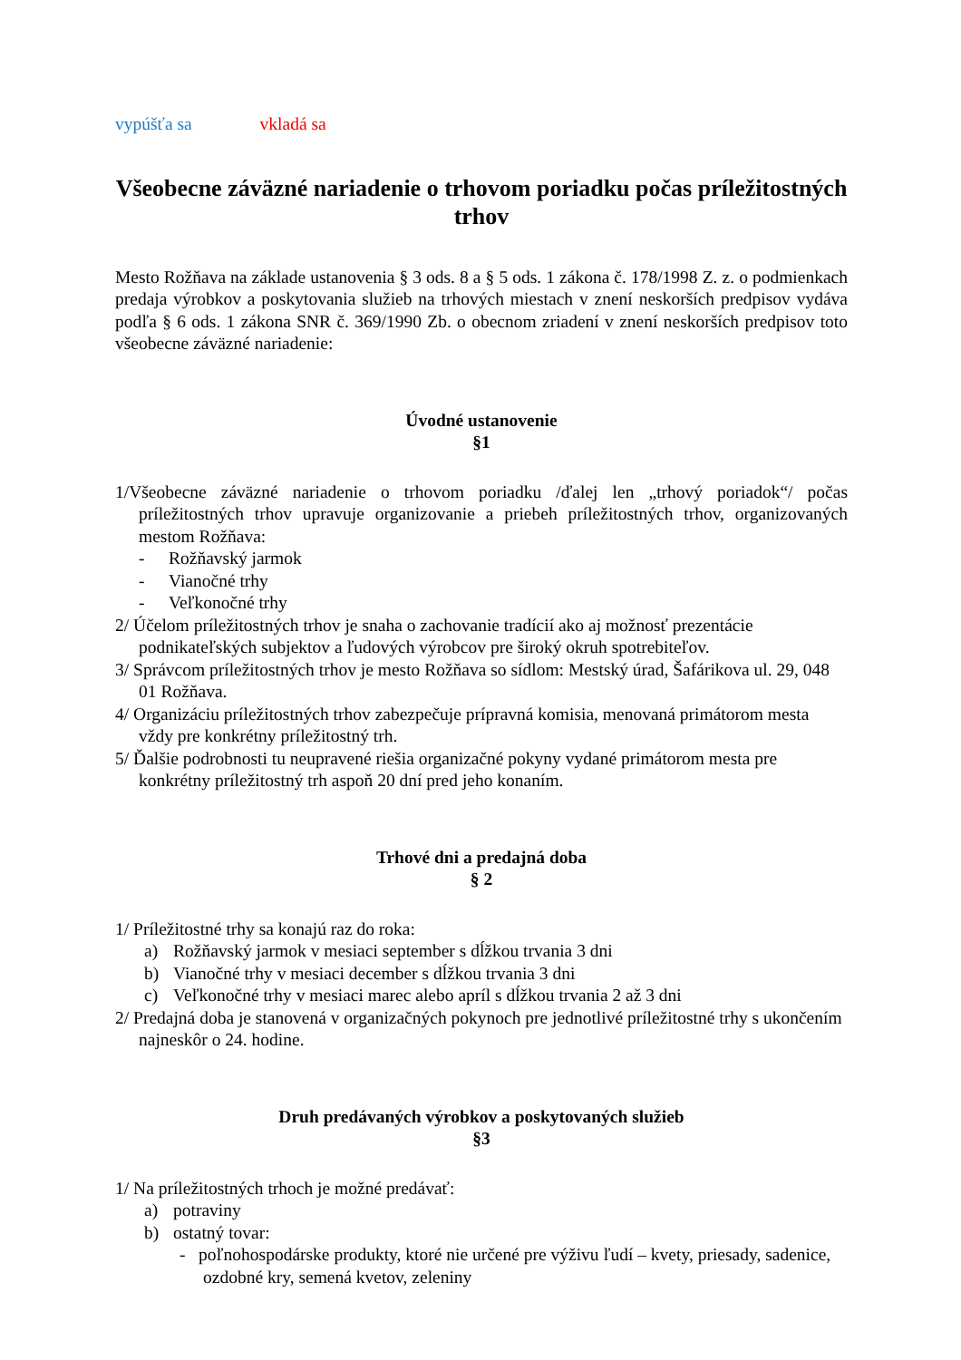vypúšťa sa vkladá sa
Všeobecne záväzné nariadenie o trhovom poriadku počas príležitostných trhov
Mesto Rožňava na základe ustanovenia § 3 ods. 8 a § 5 ods. 1 zákona č. 178/1998 Z. z. o podmienkach predaja výrobkov a poskytovania služieb na trhových miestach v znení neskorších predpisov vydáva podľa § 6 ods. 1 zákona SNR č. 369/1990 Zb. o obecnom zriadení v znení neskorších predpisov toto všeobecne záväzné nariadenie:
Úvodné ustanovenie
§1
1/Všeobecne záväzné nariadenie o trhovom poriadku /ďalej len „trhový poriadok“/ počas príležitostných trhov upravuje organizovanie a priebeh príležitostných trhov, organizovaných mestom Rožňava:
- Rožňavský jarmok
- Vianočné trhy
- Veľkonočné trhy
2/ Účelom príležitostných trhov je snaha o zachovanie tradícií ako aj možnosť prezentácie podnikateľských subjektov a ľudových výrobcov pre široký okruh spotrebiteľov.
3/ Správcom príležitostných trhov je mesto Rožňava so sídlom: Mestský úrad, Šafárikova ul. 29, 048 01 Rožňava.
4/ Organizáciu príležitostných trhov zabezpečuje prípravná komisia, menovaná primátorom mesta vždy pre konkrétny príležitostný trh.
5/ Ďalšie podrobnosti tu neupravené riešia organizačné pokyny vydané primátorom mesta pre konkrétny príležitostný trh aspoň 20 dní pred jeho konaním.
Trhové dni a predajná doba
§ 2
1/ Príležitostné trhy sa konajú raz do roka:
a) Rožňavský jarmok v mesiaci september s dĺžkou trvania 3 dni
b) Vianočné trhy v mesiaci december s dĺžkou trvania 3 dni
c) Veľkonočné trhy v mesiaci marec alebo apríl s dĺžkou trvania 2 až 3 dni
2/ Predajná doba je stanovená v organizačných pokynoch pre jednotlivé príležitostné trhy s ukončením najneskôr o 24. hodine.
Druh predávaných výrobkov a poskytovaných služieb
§3
1/ Na príležitostných trhoch je možné predávať:
a) potraviny
b) ostatný tovar:
- poľnohospodárske produkty, ktoré nie určené pre výživu ľudí – kvety, priesady, sadenice, ozdobné kry, semená kvetov, zeleniny